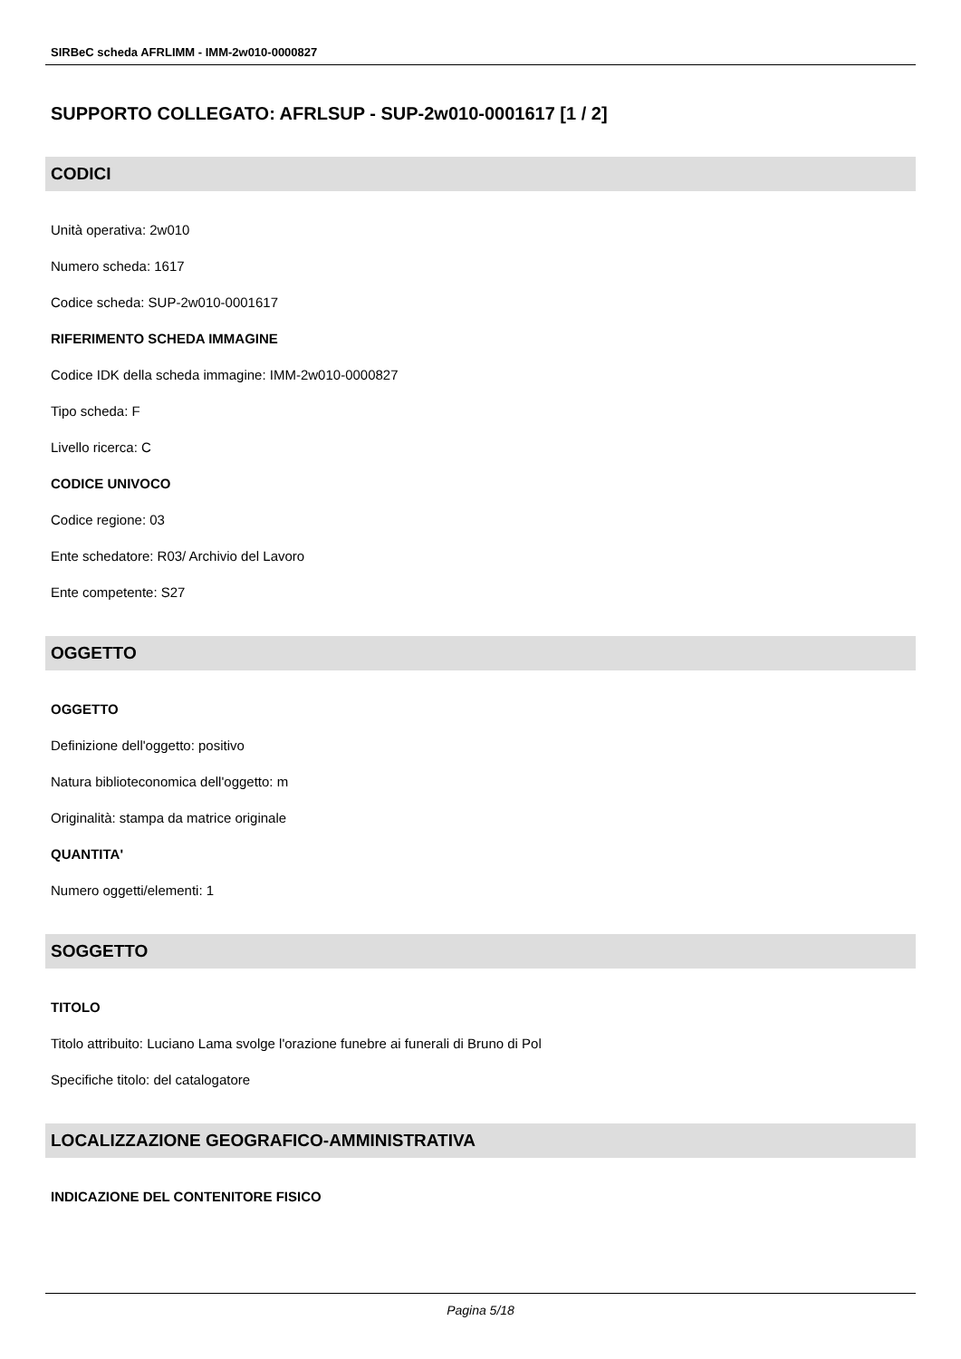SIRBeC scheda AFRLIMM - IMM-2w010-0000827
SUPPORTO COLLEGATO: AFRLSUP - SUP-2w010-0001617 [1 / 2]
CODICI
Unità operativa: 2w010
Numero scheda: 1617
Codice scheda: SUP-2w010-0001617
RIFERIMENTO SCHEDA IMMAGINE
Codice IDK della scheda immagine: IMM-2w010-0000827
Tipo scheda: F
Livello ricerca: C
CODICE UNIVOCO
Codice regione: 03
Ente schedatore: R03/ Archivio del Lavoro
Ente competente: S27
OGGETTO
OGGETTO
Definizione dell'oggetto: positivo
Natura biblioteconomica dell'oggetto: m
Originalità: stampa da matrice originale
QUANTITA'
Numero oggetti/elementi: 1
SOGGETTO
TITOLO
Titolo attribuito: Luciano Lama svolge l'orazione funebre ai funerali di Bruno di Pol
Specifiche titolo: del catalogatore
LOCALIZZAZIONE GEOGRAFICO-AMMINISTRATIVA
INDICAZIONE DEL CONTENITORE FISICO
Pagina 5/18